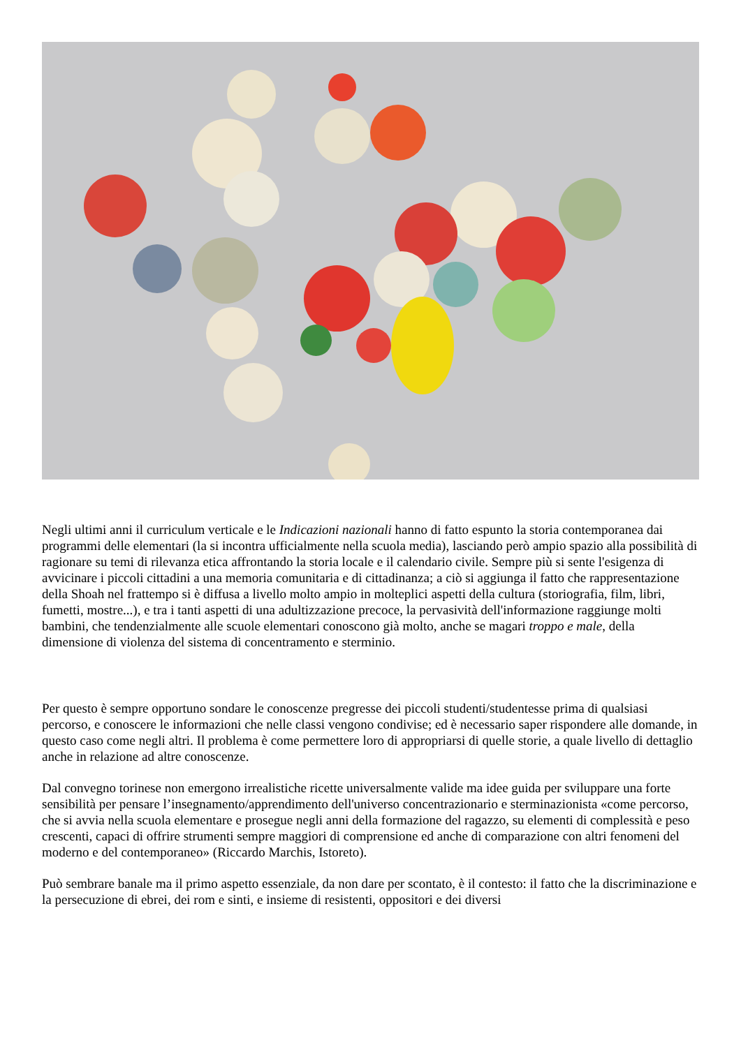Negli ultimi anni il curriculum verticale e le Indicazioni nazionali hanno di fatto espunto la storia contemporanea dai programmi delle elementari (la si incontra ufficialmente nella scuola media), lasciando però ampio spazio alla possibilità di ragionare su temi di rilevanza etica affrontando la storia locale e il calendario civile. Sempre più si sente l'esigenza di avvicinare i piccoli cittadini a una memoria comunitaria e di cittadinanza; a ciò si aggiunga il fatto che rappresentazione della Shoah nel frattempo si è diffusa a livello molto ampio in molteplici aspetti della cultura (storiografia, film, libri, fumetti, mostre...), e tra i tanti aspetti di una adultizzazione precoce, la pervasività dell'informazione raggiunge molti bambini, che tendenzialmente alle scuole elementari conoscono già molto, anche se magari troppo e male, della dimensione di violenza del sistema di concentramento e sterminio.
Per questo è sempre opportuno sondare le conoscenze pregresse dei piccoli studenti/studentesse prima di qualsiasi percorso, e conoscere le informazioni che nelle classi vengono condivise; ed è necessario saper rispondere alle domande, in questo caso come negli altri. Il problema è come permettere loro di appropriarsi di quelle storie, a quale livello di dettaglio anche in relazione ad altre conoscenze.
Dal convegno torinese non emergono irrealistiche ricette universalmente valide ma idee guida per sviluppare una forte sensibilità per pensare l’insegnamento/apprendimento dell'universo concentrazionario e sterminazionista «come percorso, che si avvia nella scuola elementare e prosegue negli anni della formazione del ragazzo, su elementi di complessità e peso crescenti, capaci di offrire strumenti sempre maggiori di comprensione ed anche di comparazione con altri fenomeni del moderno e del contemporaneo» (Riccardo Marchis, Istoreto).
Può sembrare banale ma il primo aspetto essenziale, da non dare per scontato, è il contesto: il fatto che la discriminazione e la persecuzione di ebrei, dei rom e sinti, e insieme di resistenti, oppositori e dei diversi